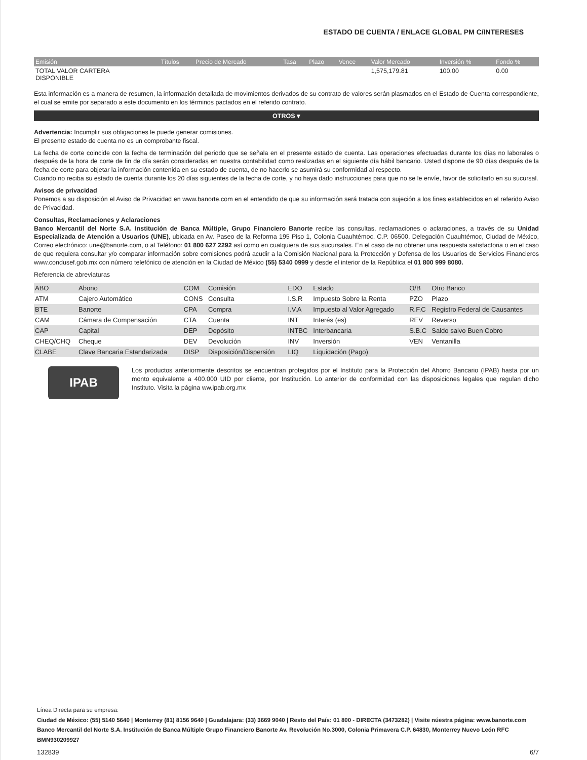ESTADO DE CUENTA / ENLACE GLOBAL PM C/INTERESES
| Emisión | Títulos | Precio de Mercado | Tasa | Plazo | Vence | Valor Mercado | Inversión % | Fondo % |
| --- | --- | --- | --- | --- | --- | --- | --- | --- |
| TOTAL VALOR CARTERA DISPONIBLE | | | | | | 1,575,179.81 | 100.00 | 0.00 |
Esta información es a manera de resumen, la información detallada de movimientos derivados de su contrato de valores serán plasmados en el Estado de Cuenta correspondiente, el cual se emite por separado a este documento en los términos pactados en el referido contrato.
OTROS ▾
Advertencia: Incumplir sus obligaciones le puede generar comisiones.
El presente estado de cuenta no es un comprobante fiscal.
La fecha de corte coincide con la fecha de terminación del periodo que se señala en el presente estado de cuenta. Las operaciones efectuadas durante los días no laborales o después de la hora de corte de fin de día serán consideradas en nuestra contabilidad como realizadas en el siguiente día hábil bancario. Usted dispone de 90 días después de la fecha de corte para objetar la información contenida en su estado de cuenta, de no hacerlo se asumirá su conformidad al respecto.
Cuando no reciba su estado de cuenta durante los 20 días siguientes de la fecha de corte, y no haya dado instrucciones para que no se le envíe, favor de solicitarlo en su sucursal.
Avisos de privacidad
Ponemos a su disposición el Aviso de Privacidad en www.banorte.com en el entendido de que su información será tratada con sujeción a los fines establecidos en el referido Aviso de Privacidad.
Consultas, Reclamaciones y Aclaraciones
Banco Mercantil del Norte S.A. Institución de Banca Múltiple, Grupo Financiero Banorte recibe las consultas, reclamaciones o aclaraciones, a través de su Unidad Especializada de Atención a Usuarios (UNE), ubicada en Av. Paseo de la Reforma 195 Piso 1, Colonia Cuauhtémoc, C.P. 06500, Delegación Cuauhtémoc, Ciudad de México, Correo electrónico: une@banorte.com, o al Teléfono: 01 800 627 2292 así como en cualquiera de sus sucursales. En el caso de no obtener una respuesta satisfactoria o en el caso de que requiera consultar y/o comparar información sobre comisiones podrá acudir a la Comisión Nacional para la Protección y Defensa de los Usuarios de Servicios Financieros www.condusef.gob.mx con número telefónico de atención en la Ciudad de México (55) 5340 0999 y desde el interior de la República el 01 800 999 8080.
Referencia de abreviaturas
| ABO | Abono | COM | Comisión | EDO | Estado | O/B | Otro Banco |
| ATM | Cajero Automático | CONS | Consulta | I.S.R | Impuesto Sobre la Renta | PZO | Plazo |
| BTE | Banorte | CPA | Compra | I.V.A | Impuesto al Valor Agregado | R.F.C | Registro Federal de Causantes |
| CAM | Cámara de Compensación | CTA | Cuenta | INT | Interés (es) | REV | Reverso |
| CAP | Capital | DEP | Depósito | INTBC | Interbancaria | S.B.C | Saldo salvo Buen Cobro |
| CHEQ/CHQ | Cheque | DEV | Devolución | INV | Inversión | VEN | Ventanilla |
| CLABE | Clave Bancaria Estandarizada | DISP | Disposición/Dispersión | LIQ | Liquidación (Pago) | | |
IPAB
Los productos anteriormente descritos se encuentran protegidos por el Instituto para la Protección del Ahorro Bancario (IPAB) hasta por un monto equivalente a 400.000 UID por cliente, por Institución. Lo anterior de conformidad con las disposiciones legales que regulan dicho Instituto. Visita la página ww.ipab.org.mx
Línea Directa para su empresa:
Ciudad de México: (55) 5140 5640 | Monterrey (81) 8156 9640 | Guadalajara: (33) 3669 9040 | Resto del País: 01 800 - DIRECTA (3473282) | Visite núestra página: www.banorte.com
Banco Mercantil del Norte S.A. Institución de Banca Múltiple Grupo Financiero Banorte Av. Revolución No.3000, Colonia Primavera C.P. 64830, Monterrey Nuevo León RFC BMN930209927
132839 6/7